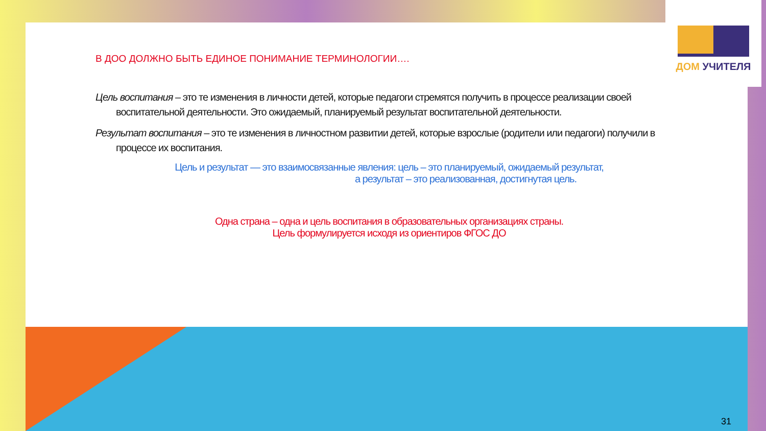ДОМ УЧИТЕЛЯ
В ДОО ДОЛЖНО БЫТЬ ЕДИНОЕ ПОНИМАНИЕ ТЕРМИНОЛОГИИ….
Цель воспитания – это те изменения в личности детей, которые педагоги стремятся получить в процессе реализации своей воспитательной деятельности. Это ожидаемый, планируемый результат воспитательной деятельности.
Результат воспитания – это те изменения в личностном развитии детей, которые взрослые (родители или педагоги) получили в процессе их воспитания.
Цель и результат — это взаимосвязанные явления: цель – это планируемый, ожидаемый результат,
а результат – это реализованная, достигнутая цель.
Одна страна – одна и цель воспитания в образовательных организациях страны.
Цель формулируется исходя из ориентиров ФГОС ДО
31